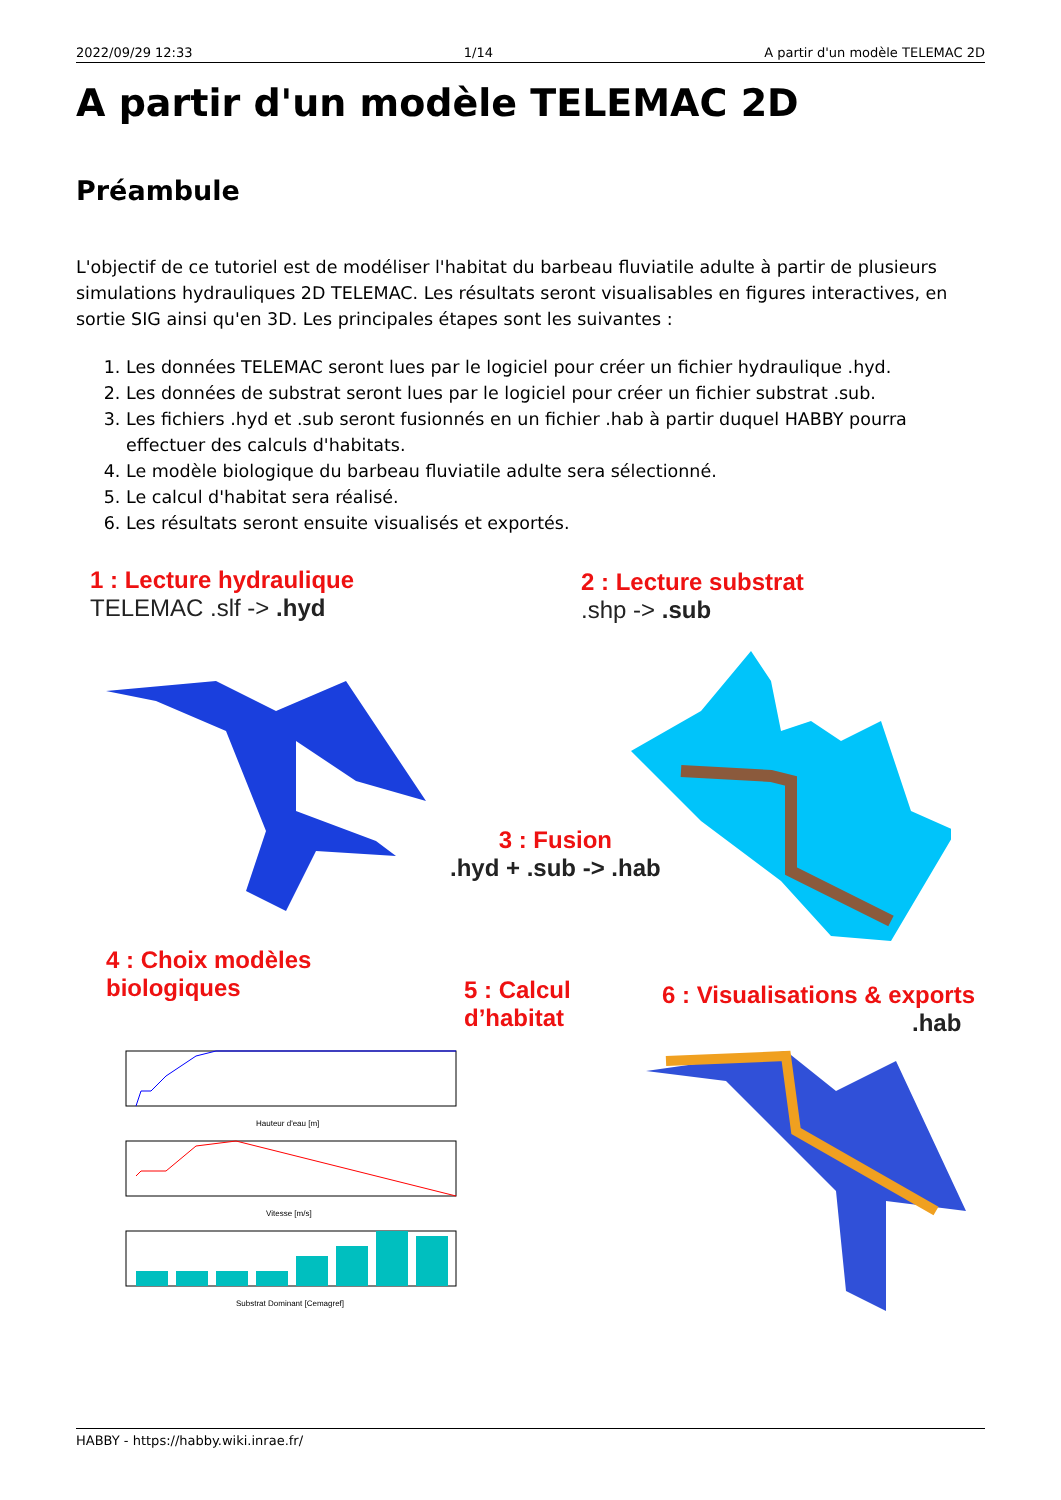2022/09/29 12:33 1/14 A partir d'un modèle TELEMAC 2D
A partir d'un modèle TELEMAC 2D
Préambule
L'objectif de ce tutoriel est de modéliser l'habitat du barbeau fluviatile adulte à partir de plusieurs simulations hydrauliques 2D TELEMAC. Les résultats seront visualisables en figures interactives, en sortie SIG ainsi qu'en 3D. Les principales étapes sont les suivantes :
1. Les données TELEMAC seront lues par le logiciel pour créer un fichier hydraulique .hyd.
2. Les données de substrat seront lues par le logiciel pour créer un fichier substrat .sub.
3. Les fichiers .hyd et .sub seront fusionnés en un fichier .hab à partir duquel HABBY pourra effectuer des calculs d'habitats.
4. Le modèle biologique du barbeau fluviatile adulte sera sélectionné.
5. Le calcul d'habitat sera réalisé.
6. Les résultats seront ensuite visualisés et exportés.
1 : Lecture hydraulique
TELEMAC .slf -> .hyd
2 : Lecture substrat
.shp -> .sub
3 : Fusion
.hyd + .sub -> .hab
4 : Choix modèles
biologiques
5 : Calcul
d’habitat
6 : Visualisations & exports
.hab
Hauteur d'eau [m]
Vitesse [m/s]
Substrat Dominant [Cemagref]
HABBY - https://habby.wiki.inrae.fr/